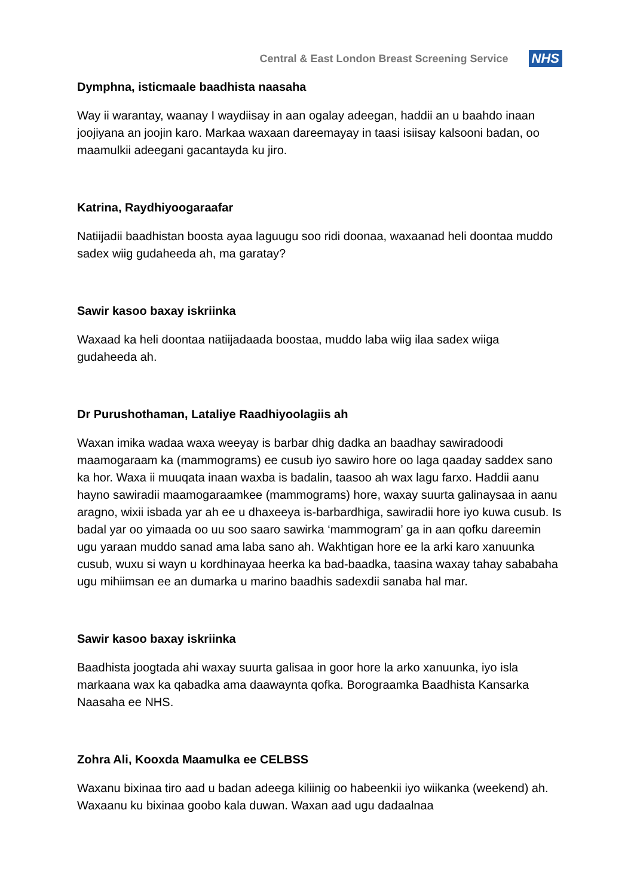Central & East London Breast Screening Service
NHS
Dymphna, isticmaale baadhista naasaha
Way ii warantay, waanay I waydiisay in aan ogalay adeegan, haddii an u baahdo inaan joojiyana an joojin karo. Markaa waxaan dareemayay in taasi isiisay kalsooni badan, oo maamulkii adeegani gacantayda ku jiro.
Katrina, Raydhiyoogaraafar
Natiijadii baadhistan boosta ayaa laguugu soo ridi doonaa, waxaanad heli doontaa muddo sadex wiig gudaheeda ah, ma garatay?
Sawir kasoo baxay iskriinka
Waxaad ka heli doontaa natiijadaada boostaa, muddo laba wiig ilaa sadex wiiga gudaheeda ah.
Dr Purushothaman, Lataliye Raadhiyoolagiis ah
Waxan imika wadaa waxa weeyay is barbar dhig dadka an baadhay sawiradoodi maamogaraam ka (mammograms) ee cusub iyo sawiro hore oo laga qaaday saddex sano ka hor. Waxa ii muuqata inaan waxba is badalin, taasoo ah wax lagu farxo. Haddii aanu hayno sawiradii maamogaraamkee (mammograms) hore, waxay suurta galinaysaa in aanu aragno, wixii isbada yar ah ee u dhaxeeya is-barbardhiga, sawiradii hore iyo kuwa cusub. Is badal yar oo yimaada oo uu soo saaro sawirka ‘mammogram’ ga in aan qofku dareemin ugu yaraan muddo sanad ama laba sano ah. Wakhtigan hore ee la arki karo xanuunka cusub, wuxu si wayn u kordhinayaa heerka ka bad-baadka, taasina waxay tahay sababaha ugu mihiimsan ee an dumarka u marino baadhis sadexdii sanaba hal mar.
Sawir kasoo baxay iskriinka
Baadhista joogtada ahi waxay suurta galisaa in goor hore la arko xanuunka, iyo isla markaana wax ka qabadka ama daawaynta qofka. Borograamka Baadhista Kansarka Naasaha ee NHS.
Zohra Ali, Kooxda Maamulka ee CELBSS
Waxanu bixinaa tiro aad u badan adeega kiliinig oo habeenkii iyo wiikanka (weekend) ah. Waxaanu ku bixinaa goobo kala duwan. Waxan aad ugu dadaalnaa